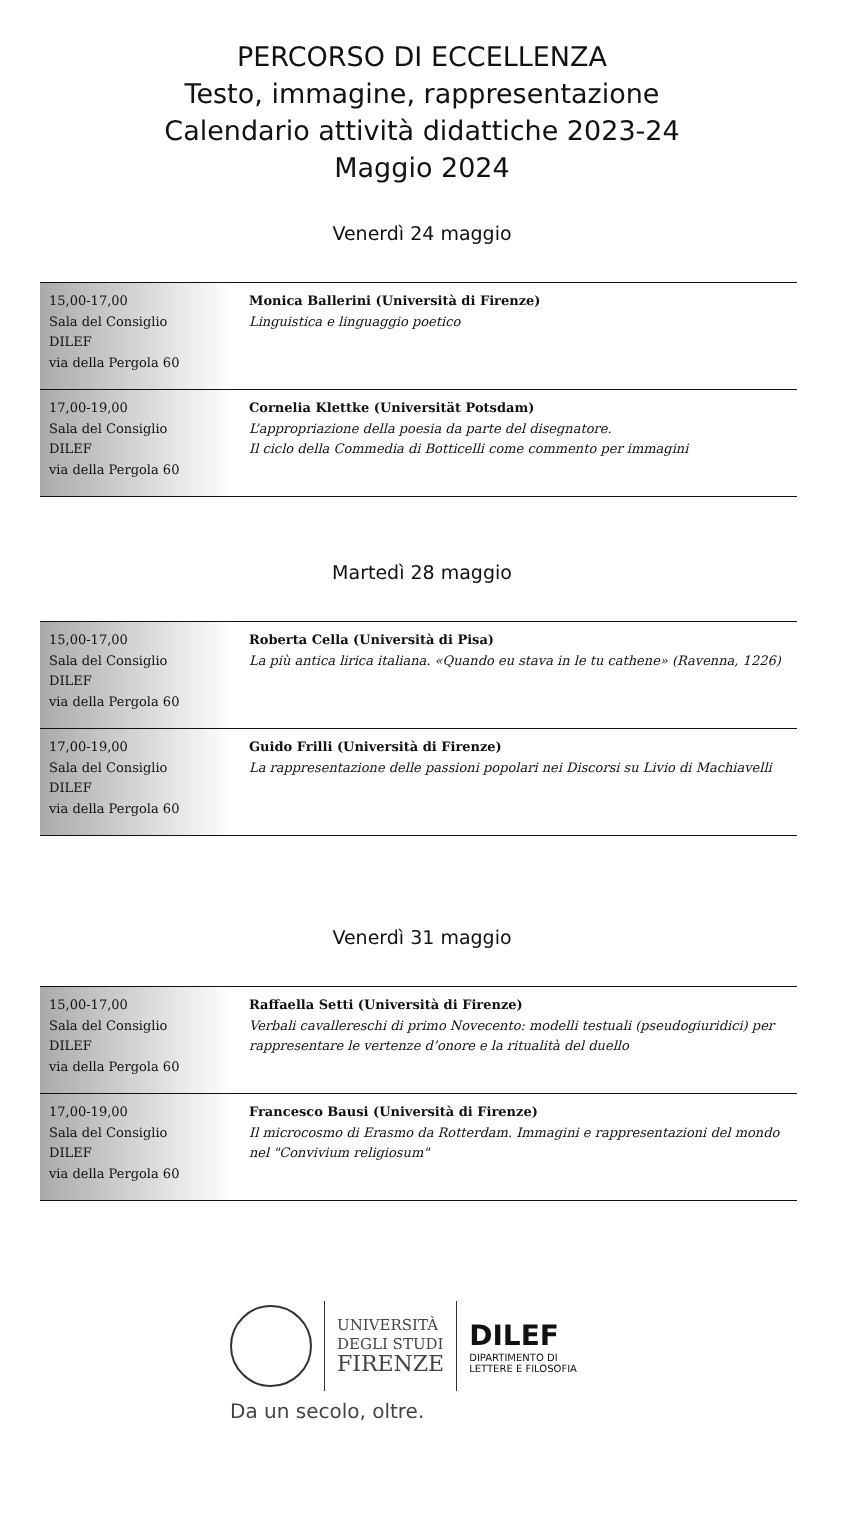PERCORSO DI ECCELLENZA
Testo, immagine, rappresentazione
Calendario attività didattiche 2023-24
Maggio 2024
Venerdì 24 maggio
| 15,00-17,00 Sala del Consiglio DILEF via della Pergola 60 | Monica Ballerini (Università di Firenze) Linguistica e linguaggio poetico |
| 17,00-19,00 Sala del Consiglio DILEF via della Pergola 60 | Cornelia Klettke (Universität Potsdam) L’appropriazione della poesia da parte del disegnatore. Il ciclo della Commedia di Botticelli come commento per immagini |
Martedì 28 maggio
| 15,00-17,00 Sala del Consiglio DILEF via della Pergola 60 | Roberta Cella (Università di Pisa) La più antica lirica italiana. «Quando eu stava in le tu cathene» (Ravenna, 1226) |
| 17,00-19,00 Sala del Consiglio DILEF via della Pergola 60 | Guido Frilli (Università di Firenze) La rappresentazione delle passioni popolari nei Discorsi su Livio di Machiavelli |
Venerdì 31 maggio
| 15,00-17,00 Sala del Consiglio DILEF via della Pergola 60 | Raffaella Setti (Università di Firenze) Verbali cavallereschi di primo Novecento: modelli testuali (pseudogiuridici) per rappresentare le vertenze d’onore e la ritualità del duello |
| 17,00-19,00 Sala del Consiglio DILEF via della Pergola 60 | Francesco Bausi (Università di Firenze) Il microcosmo di Erasmo da Rotterdam. Immagini e rappresentazioni del mondo nel "Convivium religiosum" |
UNIVERSITÀ
DEGLI STUDI
FIRENZE
DILEF
DIPARTIMENTO DI
LETTERE E FILOSOFIA
Da un secolo, oltre.